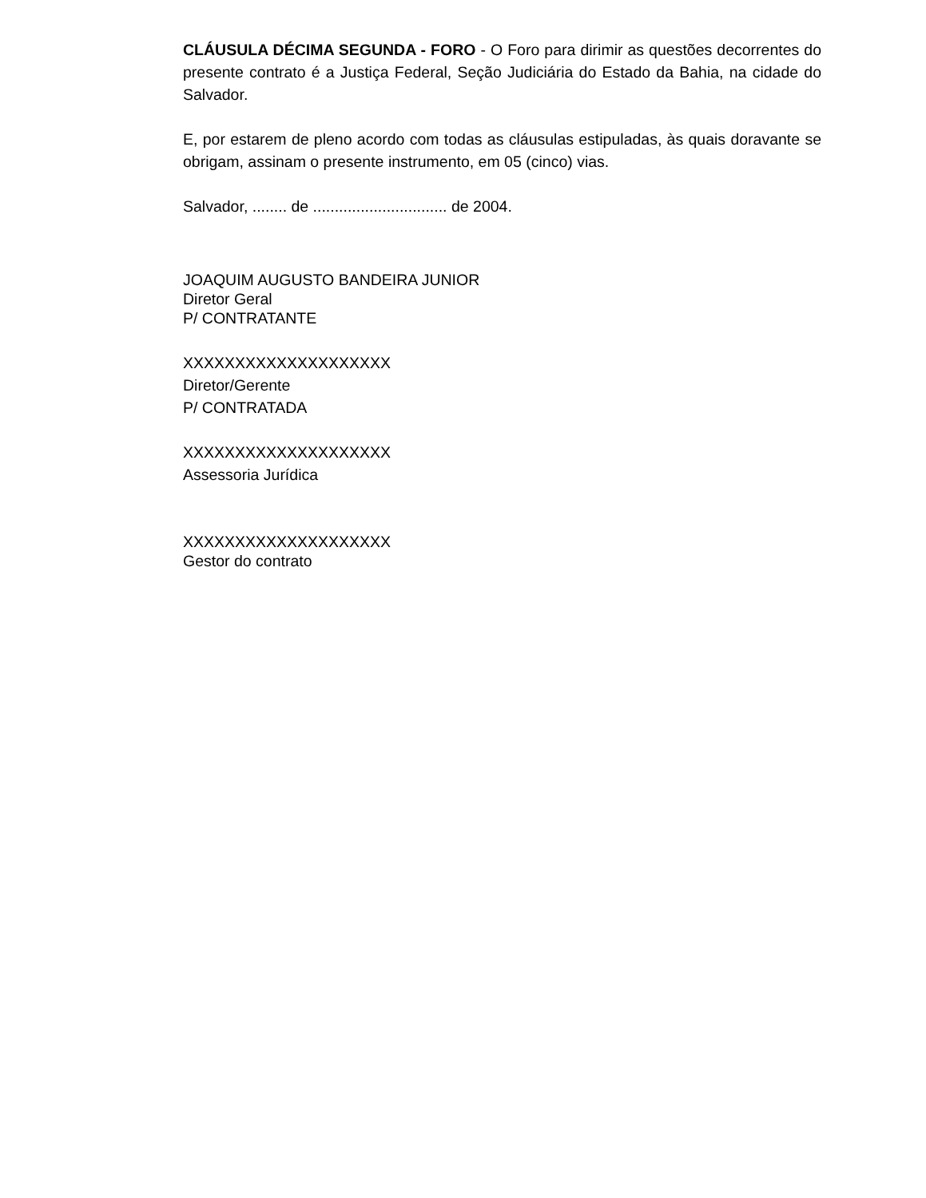CLÁUSULA DÉCIMA SEGUNDA - FORO - O Foro para dirimir as questões decorrentes do presente contrato é a Justiça Federal, Seção Judiciária do Estado da Bahia, na cidade do Salvador.
E, por estarem de pleno acordo com todas as cláusulas estipuladas, às quais doravante se obrigam, assinam o presente instrumento, em 05 (cinco) vias.
Salvador, ........ de ............................... de 2004.
JOAQUIM AUGUSTO BANDEIRA JUNIOR
Diretor Geral
P/ CONTRATANTE
XXXXXXXXXXXXXXXXXXXX
Diretor/Gerente
P/ CONTRATADA
XXXXXXXXXXXXXXXXXXXX
Assessoria Jurídica
XXXXXXXXXXXXXXXXXXXX
Gestor do contrato